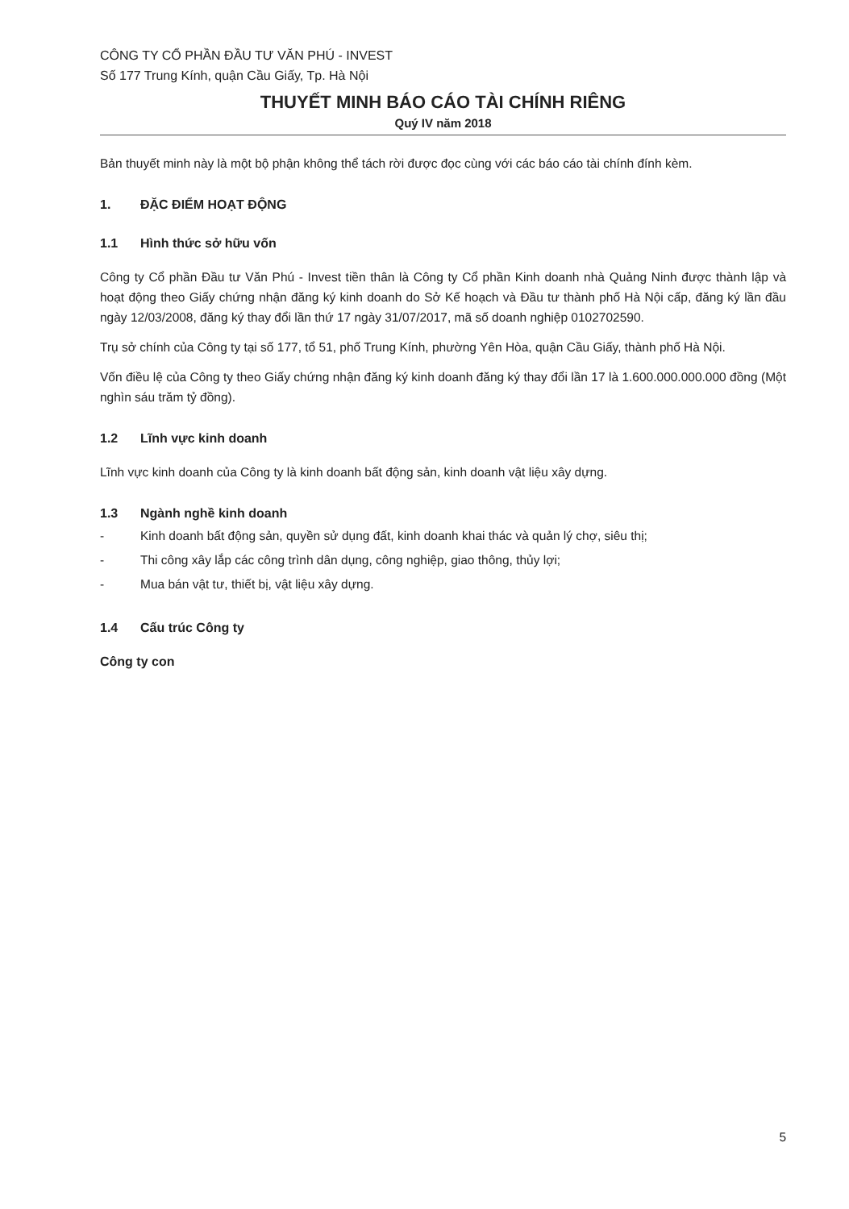CÔNG TY CỔ PHẦN ĐẦU TƯ VĂN PHÚ - INVEST
Số 177 Trung Kính, quận Cầu Giấy, Tp. Hà Nội
THUYẾT MINH BÁO CÁO TÀI CHÍNH RIÊNG
Quý IV năm 2018
Bản thuyết minh này là một bộ phận không thể tách rời được đọc cùng với các báo cáo tài chính đính kèm.
1. ĐẶC ĐIỂM HOẠT ĐỘNG
1.1 Hình thức sở hữu vốn
Công ty Cổ phần Đầu tư Văn Phú - Invest tiền thân là Công ty Cổ phần Kinh doanh nhà Quảng Ninh được thành lập và hoạt động theo Giấy chứng nhận đăng ký kinh doanh do Sở Kế hoạch và Đầu tư thành phố Hà Nội cấp, đăng ký lần đầu ngày 12/03/2008, đăng ký thay đổi lần thứ 17 ngày 31/07/2017, mã số doanh nghiệp 0102702590.
Trụ sở chính của Công ty tại số 177, tổ 51, phố Trung Kính, phường Yên Hòa, quận Cầu Giấy, thành phố Hà Nội.
Vốn điều lệ của Công ty theo Giấy chứng nhận đăng ký kinh doanh đăng ký thay đổi lần 17 là 1.600.000.000.000 đồng (Một nghìn sáu trăm tỷ đồng).
1.2 Lĩnh vực kinh doanh
Lĩnh vực kinh doanh của Công ty là kinh doanh bất động sản, kinh doanh vật liệu xây dựng.
1.3 Ngành nghề kinh doanh
- Kinh doanh bất động sản, quyền sử dụng đất, kinh doanh khai thác và quản lý chợ, siêu thị;
- Thi công xây lắp các công trình dân dụng, công nghiệp, giao thông, thủy lợi;
- Mua bán vật tư, thiết bị, vật liệu xây dựng.
1.4 Cấu trúc Công ty
Công ty con
5